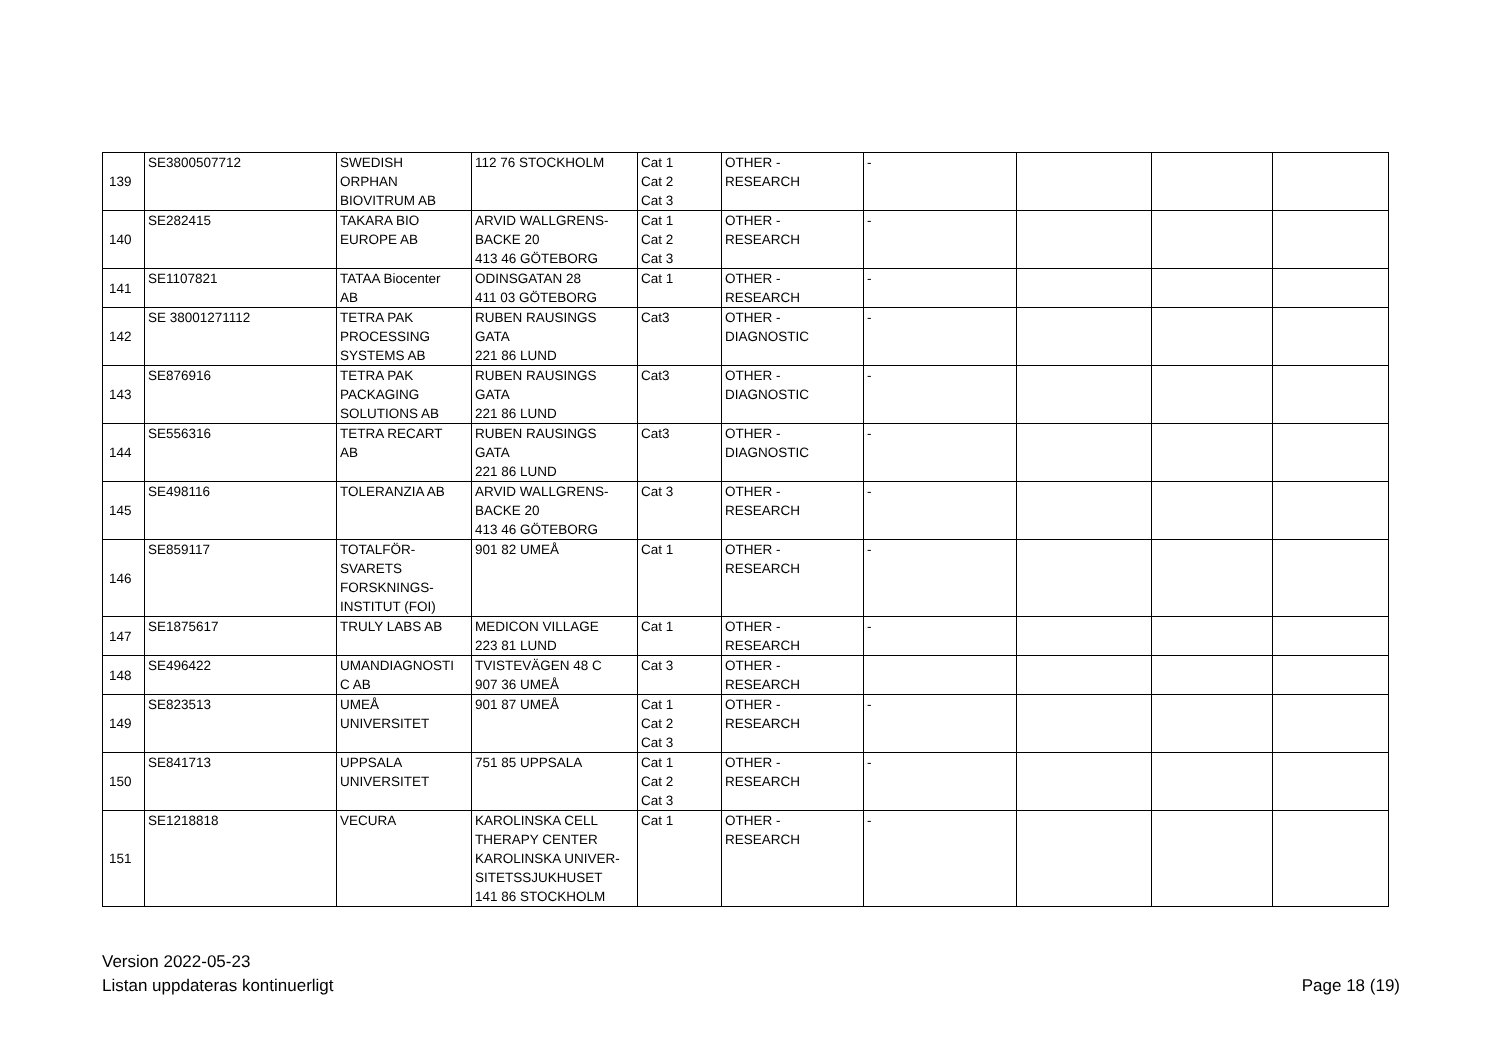| 139 | SE3800507712 | SWEDISH ORPHAN BIOVITRUM AB | 112 76 STOCKHOLM | Cat 1 Cat 2 Cat 3 | OTHER - RESEARCH | - | | | |
| 140 | SE282415 | TAKARA BIO EUROPE AB | ARVID WALLGRENS- BACKE 20 413 46 GÖTEBORG | Cat 1 Cat 2 Cat 3 | OTHER - RESEARCH | - | | | |
| 141 | SE1107821 | TATAA Biocenter AB | ODINSGATAN 28 411 03 GÖTEBORG | Cat 1 | OTHER - RESEARCH | - | | | |
| 142 | SE 38001271112 | TETRA PAK PROCESSING SYSTEMS AB | RUBEN RAUSINGS GATA 221 86 LUND | Cat3 | OTHER - DIAGNOSTIC | - | | | |
| 143 | SE876916 | TETRA PAK PACKAGING SOLUTIONS AB | RUBEN RAUSINGS GATA 221 86 LUND | Cat3 | OTHER - DIAGNOSTIC | - | | | |
| 144 | SE556316 | TETRA RECART AB | RUBEN RAUSINGS GATA 221 86 LUND | Cat3 | OTHER - DIAGNOSTIC | - | | | |
| 145 | SE498116 | TOLERANZIA AB | ARVID WALLGRENS- BACKE 20 413 46 GÖTEBORG | Cat 3 | OTHER - RESEARCH | - | | | |
| 146 | SE859117 | TOTALFÖR- SVARETS FORSKNINGS- INSTITUT (FOI) | 901 82 UMEÅ | Cat 1 | OTHER - RESEARCH | - | | | |
| 147 | SE1875617 | TRULY LABS AB | MEDICON VILLAGE 223 81 LUND | Cat 1 | OTHER - RESEARCH | - | | | |
| 148 | SE496422 | UMANDIAGNOSTI C AB | TVISTEVÄGEN 48 C 907 36 UMEÅ | Cat 3 | OTHER - RESEARCH | | | | |
| 149 | SE823513 | UMEÅ UNIVERSITET | 901 87 UMEÅ | Cat 1 Cat 2 Cat 3 | OTHER - RESEARCH | - | | | |
| 150 | SE841713 | UPPSALA UNIVERSITET | 751 85 UPPSALA | Cat 1 Cat 2 Cat 3 | OTHER - RESEARCH | - | | | |
| 151 | SE1218818 | VECURA | KAROLINSKA CELL THERAPY CENTER KAROLINSKA UNIVER- SITETSSJUKHUSET 141 86 STOCKHOLM | Cat 1 | OTHER - RESEARCH | - | | | |
Version 2022-05-23
Listan uppdateras kontinuerligt
Page 18 (19)